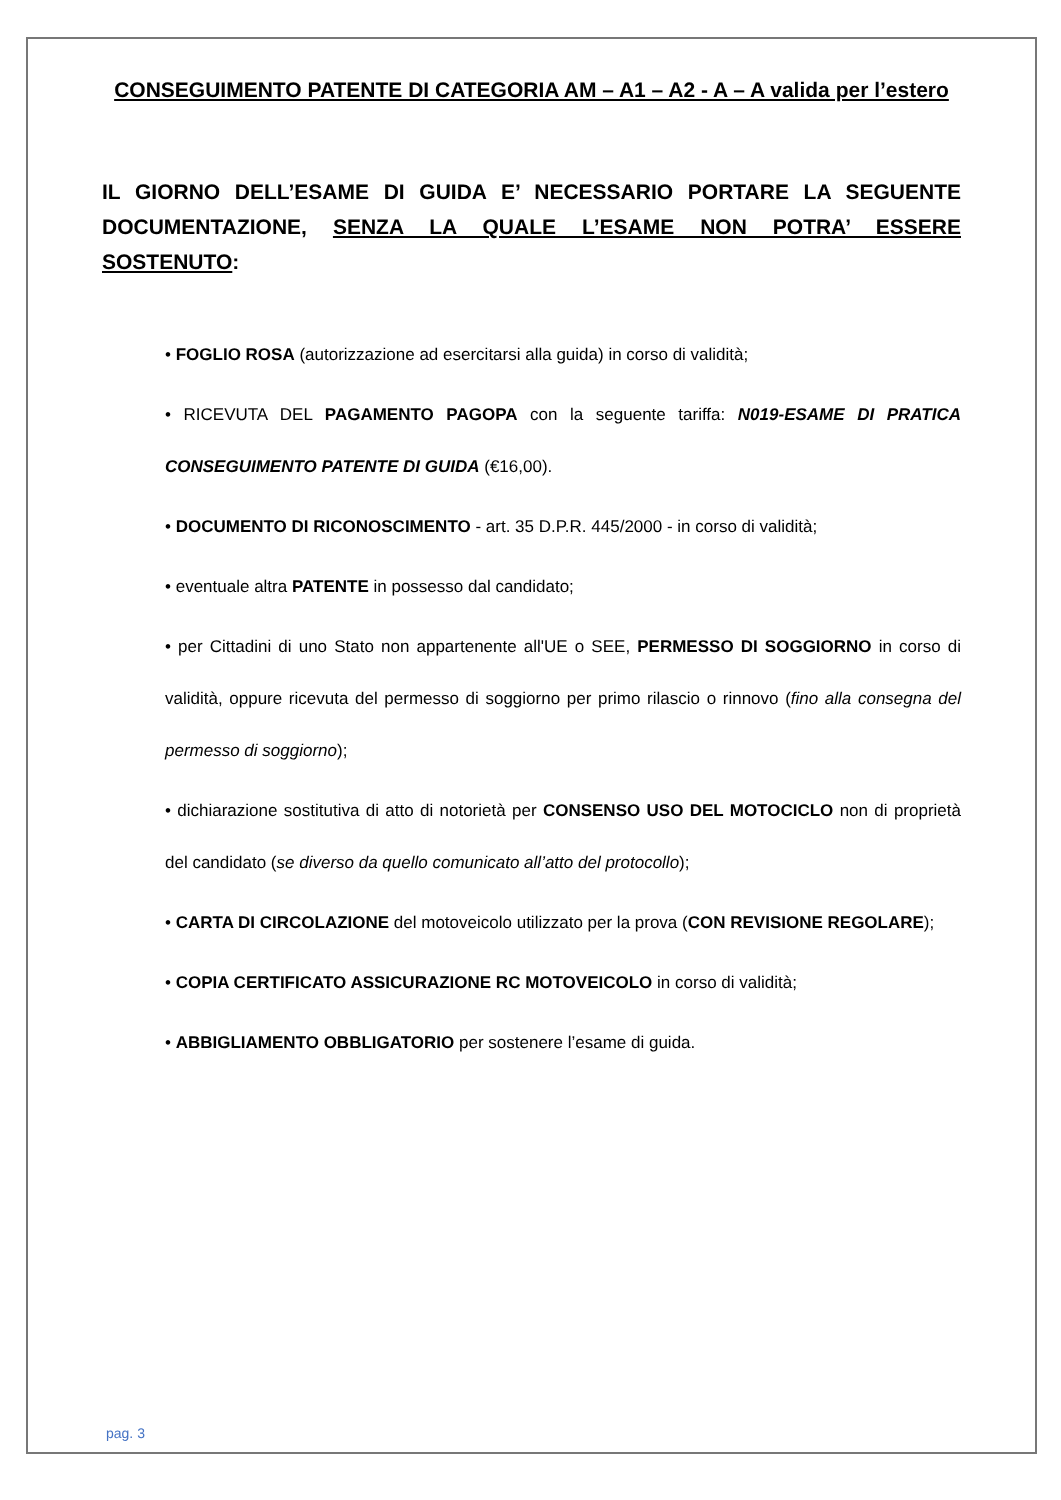CONSEGUIMENTO PATENTE DI CATEGORIA AM – A1 – A2 - A – A valida per l’estero
IL GIORNO DELL’ESAME DI GUIDA E’ NECESSARIO PORTARE LA SEGUENTE DOCUMENTAZIONE, SENZA LA QUALE L’ESAME NON POTRA’ ESSERE SOSTENUTO:
• FOGLIO ROSA (autorizzazione ad esercitarsi alla guida) in corso di validità;
• RICEVUTA DEL PAGAMENTO PAGOPA con la seguente tariffa: N019-ESAME DI PRATICA CONSEGUIMENTO PATENTE DI GUIDA (€16,00).
• DOCUMENTO DI RICONOSCIMENTO - art. 35 D.P.R. 445/2000 - in corso di validità;
• eventuale altra PATENTE in possesso dal candidato;
• per Cittadini di uno Stato non appartenente all'UE o SEE, PERMESSO DI SOGGIORNO in corso di validità, oppure ricevuta del permesso di soggiorno per primo rilascio o rinnovo (fino alla consegna del permesso di soggiorno);
• dichiarazione sostitutiva di atto di notorietà per CONSENSO USO DEL MOTOCICLO non di proprietà del candidato (se diverso da quello comunicato all’atto del protocollo);
• CARTA DI CIRCOLAZIONE del motoveicolo utilizzato per la prova (CON REVISIONE REGOLARE);
• COPIA CERTIFICATO ASSICURAZIONE RC MOTOVEICOLO in corso di validità;
• ABBIGLIAMENTO OBBLIGATORIO per sostenere l’esame di guida.
pag. 3